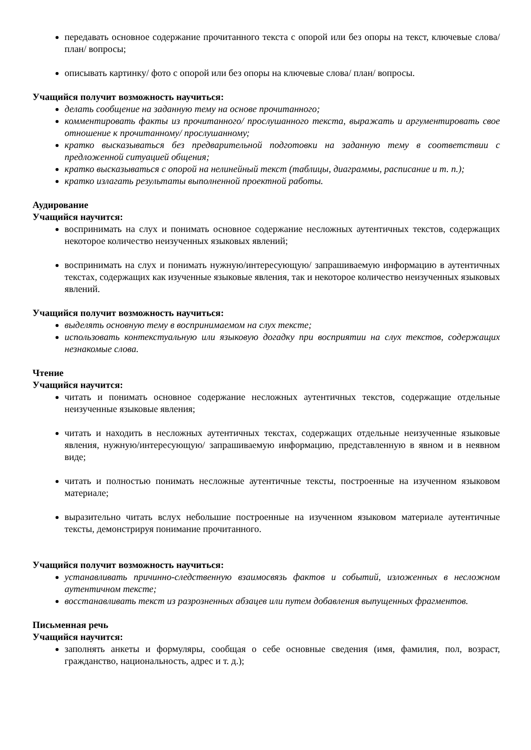передавать основное содержание прочитанного текста с опорой или без опоры на текст, ключевые слова/ план/ вопросы;
описывать картинку/ фото с опорой или без опоры на ключевые слова/ план/ вопросы.
Учащийся получит возможность научиться:
делать сообщение на заданную тему на основе прочитанного;
комментировать факты из прочитанного/ прослушанного текста, выражать и аргументировать свое отношение к прочитанному/ прослушанному;
кратко высказываться без предварительной подготовки на заданную тему в соответствии с предложенной ситуацией общения;
кратко высказываться с опорой на нелинейный текст (таблицы, диаграммы, расписание и т. п.);
кратко излагать результаты выполненной проектной работы.
Аудирование
Учащийся научится:
воспринимать на слух и понимать основное содержание несложных аутентичных текстов, содержащих некоторое количество неизученных языковых явлений;
воспринимать на слух и понимать нужную/интересующую/ запрашиваемую информацию в аутентичных текстах, содержащих как изученные языковые явления, так и некоторое количество неизученных языковых явлений.
Учащийся получит возможность научиться:
выделять основную тему в воспринимаемом на слух тексте;
использовать контекстуальную или языковую догадку при восприятии на слух текстов, содержащих незнакомые слова.
Чтение
Учащийся научится:
читать и понимать основное содержание несложных аутентичных текстов, содержащие отдельные неизученные языковые явления;
читать и находить в несложных аутентичных текстах, содержащих отдельные неизученные языковые явления, нужную/интересующую/ запрашиваемую информацию, представленную в явном и в неявном виде;
читать и полностью понимать несложные аутентичные тексты, построенные на изученном языковом материале;
выразительно читать вслух небольшие построенные на изученном языковом материале аутентичные тексты, демонстрируя понимание прочитанного.
Учащийся получит возможность научиться:
устанавливать причинно-следственную взаимосвязь фактов и событий, изложенных в несложном аутентичном тексте;
восстанавливать текст из разрозненных абзацев или путем добавления выпущенных фрагментов.
Письменная речь
Учащийся научится:
заполнять анкеты и формуляры, сообщая о себе основные сведения (имя, фамилия, пол, возраст, гражданство, национальность, адрес и т. д.);